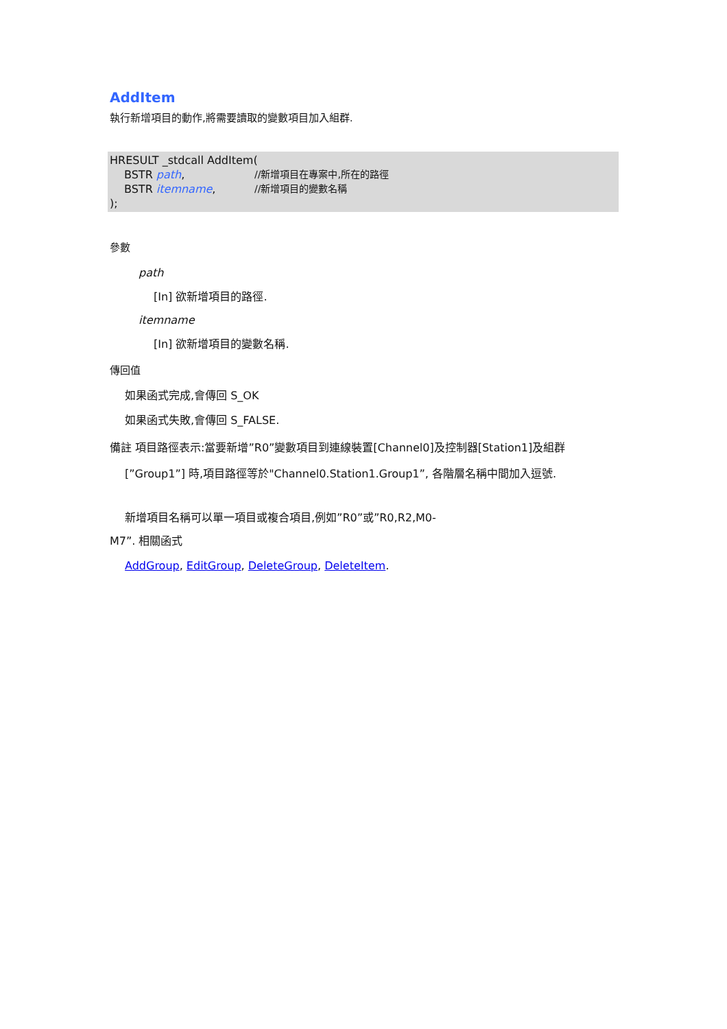AddItem
執行新增項目的動作,將需要讀取的變數項目加入組群.
HRESULT _stdcall AddItem(
BSTR path, //新增項目在專案中,所在的路徑
BSTR itemname, //新增項目的變數名稱
);
參數
path
[In] 欲新增項目的路徑.
itemname
[In] 欲新增項目的變數名稱.
傳回值
如果函式完成,會傳回 S_OK
如果函式失敗,會傳回 S_FALSE.
備註 項目路徑表示:當要新增”R0”變數項目到連線裝置[Channel0]及控制器[Station1]及組群
[”Group1”] 時,項目路徑等於"Channel0.Station1.Group1”, 各階層名稱中間加入逗號.
新增項目名稱可以單一項目或複合項目,例如”R0”或”R0,R2,M0-
M7”. 相關函式
AddGroup, EditGroup, DeleteGroup, DeleteItem.